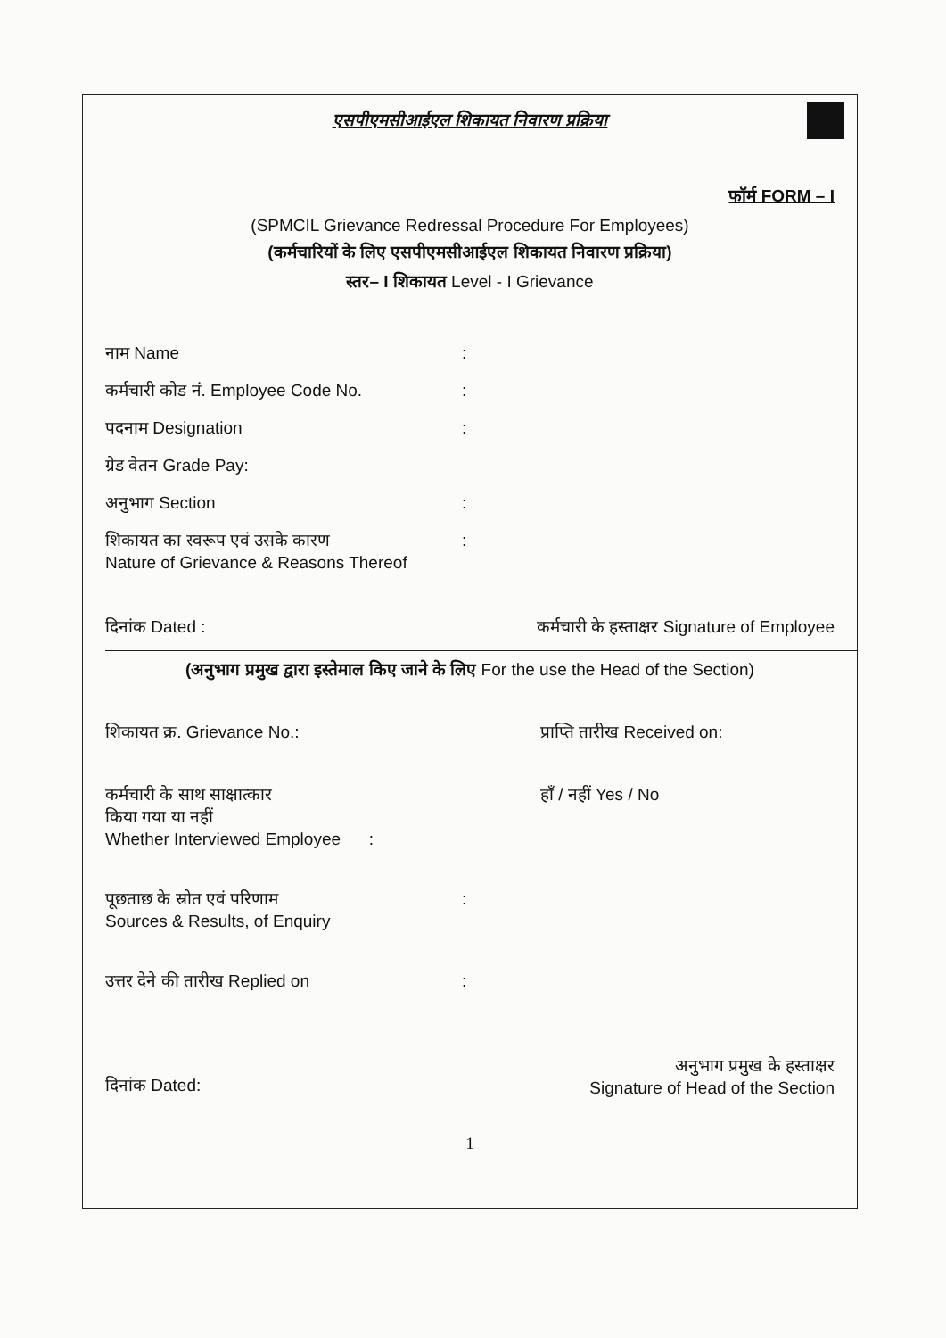एसपीएमसीआईएल शिकायत निवारण प्रक्रिया
फॉर्म FORM – I
(SPMCIL Grievance Redressal Procedure For Employees)
(कर्मचारियों के लिए एसपीएमसीआईएल शिकायत निवारण प्रक्रिया)
स्तर– I शिकायत Level - I Grievance
नाम Name :
कर्मचारी कोड नं. Employee Code No. :
पदनाम Designation :
ग्रेड वेतन Grade Pay:
अनुभाग Section :
शिकायत का स्वरूप एवं उसके कारण
Nature of Grievance & Reasons Thereof
:
दिनांक Dated : कर्मचारी के हस्ताक्षर Signature of Employee
(अनुभाग प्रमुख द्वारा इस्तेमाल किए जाने के लिए For the use the Head of the Section)
शिकायत क्र. Grievance No.: प्राप्ति तारीख Received on:
कर्मचारी के साथ साक्षात्कार
किया गया या नहीं
Whether Interviewed Employee : हाँ / नहीं Yes / No
पूछताछ के स्रोत एवं परिणाम
Sources & Results, of Enquiry
:
उत्तर देने की तारीख Replied on :
दिनांक Dated: अनुभाग प्रमुख के हस्ताक्षर
Signature of Head of the Section
1